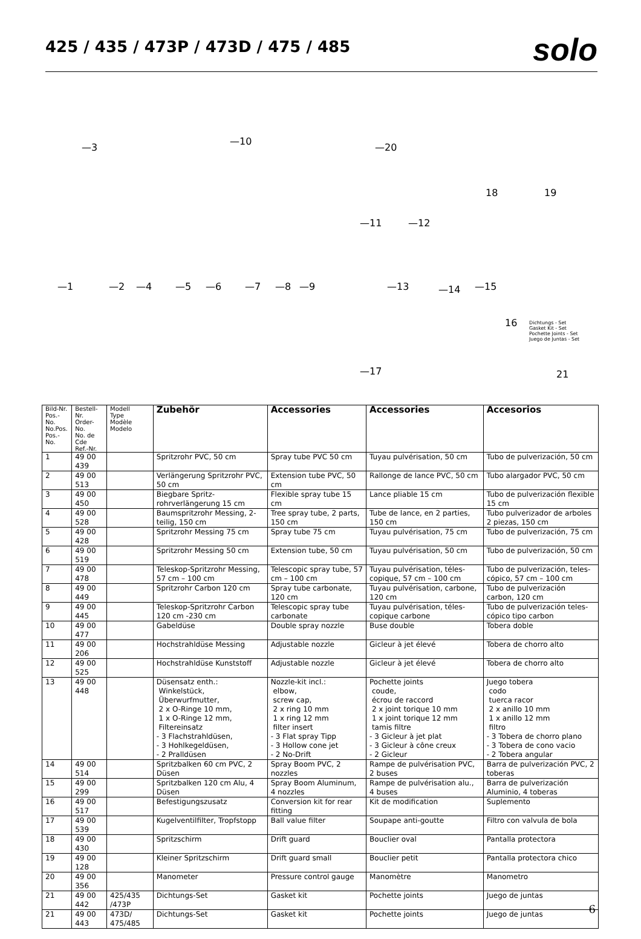425 / 435 / 473P / 473D / 475 / 485
solo
—3
—10
—20
18 19
—11 —12
—1 —2 —4 —5 —6 —7 —8 —9 —13 —14 —15
16 Dichtungs - Set
Gasket Kit - Set
Pochette Joints - Set
Juego de Juntas - Set
—17 21
| Bild-Nr. Pos.-No. No.Pos. Pos.-No. | Bestell-Nr. Order-No. No. de Cde Ref.-Nr. | Modell Type Modèle Modelo | Zubehör | Accessories | Accessories | Accesorios |
| --- | --- | --- | --- | --- | --- | --- |
| 1 | 49 00 439 | | Spritzrohr PVC, 50 cm | Spray tube PVC 50 cm | Tuyau pulvérisation, 50 cm | Tubo de pulverización, 50 cm |
| 2 | 49 00 513 | | Verlängerung Spritzrohr PVC, 50 cm | Extension tube PVC, 50 cm | Rallonge de lance PVC, 50 cm | Tubo alargador PVC, 50 cm |
| 3 | 49 00 450 | | Biegbare Spritz-rohrverlängerung 15 cm | Flexible spray tube 15 cm | Lance pliable 15 cm | Tubo de pulverización flexible 15 cm |
| 4 | 49 00 528 | | Baumspritzrohr Messing, 2-teilig, 150 cm | Tree spray tube, 2 parts, 150 cm | Tube de lance, en 2 parties, 150 cm | Tubo pulverizador de arboles 2 piezas, 150 cm |
| 5 | 49 00 428 | | Spritzrohr Messing 75 cm | Spray tube 75 cm | Tuyau pulvérisation, 75 cm | Tubo de pulverización, 75 cm |
| 6 | 49 00 519 | | Spritzrohr Messing 50 cm | Extension tube, 50 cm | Tuyau pulvérisation, 50 cm | Tubo de pulverización, 50 cm |
| 7 | 49 00 478 | | Teleskop-Spritzrohr Messing, 57 cm – 100 cm | Telescopic spray tube, 57 cm – 100 cm | Tuyau pulvérisation, téles-copique, 57 cm – 100 cm | Tubo de pulverización, teles-cópico, 57 cm – 100 cm |
| 8 | 49 00 449 | | Spritzrohr Carbon 120 cm | Spray tube carbonate, 120 cm | Tuyau pulvérisation, carbone, 120 cm | Tubo de pulverización carbon, 120 cm |
| 9 | 49 00 445 | | Teleskop-Spritzrohr Carbon 120 cm -230 cm | Telescopic spray tube carbonate | Tuyau pulvérisation, téles-copique carbone | Tubo de pulverización teles-cópico tipo carbon |
| 10 | 49 00 477 | | Gabeldüse | Double spray nozzle | Buse double | Tobera doble |
| 11 | 49 00 206 | | Hochstrahldüse Messing | Adjustable nozzle | Gicleur à jet élevé | Tobera de chorro alto |
| 12 | 49 00 525 | | Hochstrahldüse Kunststoff | Adjustable nozzle | Gicleur à jet élevé | Tobera de chorro alto |
| 13 | 49 00 448 | | Düsensatz enth.: Winkelstück, Überwurfmutter, 2 x O-Ringe 10 mm, 1 x O-Ringe 12 mm, Filtereinsatz - 3 Flachstrahldüsen, - 3 Hohlkegeldüsen, - 2 Pralldüsen | Nozzle-kit incl.: elbow, screw cap, 2 x ring 10 mm 1 x ring 12 mm filter insert - 3 Flat spray Tipp - 3 Hollow cone jet - 2 No-Drift | Pochette joints coude, écrou de raccord 2 x joint torique 10 mm 1 x joint torique 12 mm tamis filtre - 3 Gicleur à jet plat - 3 Gicleur à cône creux - 2 Gicleur | Juego tobera codo tuerca racor 2 x anillo 10 mm 1 x anillo 12 mm filtro - 3 Tobera de chorro plano - 3 Tobera de cono vacio - 2 Tobera angular |
| 14 | 49 00 514 | | Spritzbalken 60 cm PVC, 2 Düsen | Spray Boom PVC, 2 nozzles | Rampe de pulvérisation PVC, 2 buses | Barra de pulverización PVC, 2 toberas |
| 15 | 49 00 299 | | Spritzbalken 120 cm Alu, 4 Düsen | Spray Boom Aluminum, 4 nozzles | Rampe de pulvérisation alu., 4 buses | Barra de pulverización Aluminio, 4 toberas |
| 16 | 49 00 517 | | Befestigungszusatz | Conversion kit for rear fitting | Kit de modification | Suplemento |
| 17 | 49 00 539 | | Kugelventilfilter, Tropfstopp | Ball value filter | Soupape anti-goutte | Filtro con valvula de bola |
| 18 | 49 00 430 | | Spritzschirm | Drift guard | Bouclier oval | Pantalla protectora |
| 19 | 49 00 128 | | Kleiner Spritzschirm | Drift guard small | Bouclier petit | Pantalla protectora chico |
| 20 | 49 00 356 | | Manometer | Pressure control gauge | Manomètre | Manometro |
| 21 | 49 00 442 | 425/435 /473P | Dichtungs-Set | Gasket kit | Pochette joints | Juego de juntas |
| 21 | 49 00 443 | 473D/ 475/485 | Dichtungs-Set | Gasket kit | Pochette joints | Juego de juntas |
6